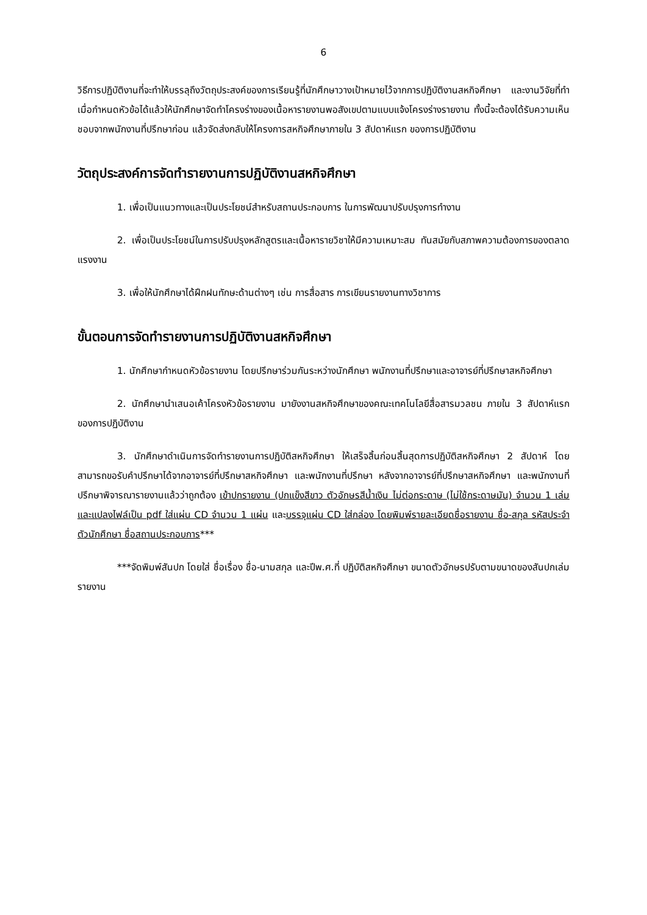6
วิธีการปฏิบัติงานที่จะทำให้บรรลุถึงวัตถุประสงค์ของการเรียนรู้ที่นักศึกษาวางเป้าหมายไว้จากการปฏิบัติงานสหกิจศึกษา และงานวิจัยที่ทำ เมื่อกำหนดหัวข้อได้แล้วให้นักศึกษาจัดทำโครงร่างของเนื้อหารายงานพอสังเขปตามแบบแจ้งโครงร่างรายงาน ทั้งนี้จะต้องได้รับความเห็นชอบจากพนักงานที่ปรึกษาก่อน แล้วจัดส่งกลับให้โครงการสหกิจศึกษาภายใน 3 สัปดาห์แรก ของการปฏิบัติงาน
วัตถุประสงค์การจัดทำรายงานการปฏิบัติงานสหกิจศึกษา
1. เพื่อเป็นแนวทางและเป็นประโยชน์สำหรับสถานประกอบการ ในการพัฒนาปรับปรุงการทำงาน
2. เพื่อเป็นประโยชน์ในการปรับปรุงหลักสูตรและเนื้อหารายวิชาให้มีความเหมาะสม ทันสมัยกับสภาพความต้องการของตลาดแรงงาน
3. เพื่อให้นักศึกษาได้ฝึกฝนทักษะด้านต่างๆ เช่น การสื่อสาร การเขียนรายงานทางวิชาการ
ขั้นตอนการจัดทำรายงานการปฏิบัติงานสหกิจศึกษา
1. นักศึกษากำหนดหัวข้อรายงาน โดยปรึกษาร่วมกันระหว่างนักศึกษา พนักงานที่ปรึกษาและอาจารย์ที่ปรึกษาสหกิจศึกษา
2. นักศึกษานำเสนอเค้าโครงหัวข้อรายงาน มายังงานสหกิจศึกษาของคณะเทคโนโลยีสื่อสารมวลชน ภายใน 3 สัปดาห์แรกของการปฏิบัติงาน
3. นักศึกษาดำเนินการจัดทำรายงานการปฏิบัติสหกิจศึกษา ให้เสร็จสิ้นก่อนสิ้นสุดการปฏิบัติสหกิจศึกษา 2 สัปดาห์ โดยสามารถขอรับคำปรึกษาได้จากอาจารย์ที่ปรึกษาสหกิจศึกษา และพนักงานที่ปรึกษา หลังจากอาจารย์ที่ปรึกษาสหกิจศึกษา และพนักงานที่ปรึกษาพิจารณารายงานแล้วว่าถูกต้อง เข้าปกรายงาน (ปกแข็งสีขาว ตัวอักษรสีน้ำเงิน ไม่ต่อกระดาษ (ไม่ใช้กระดาษมัน) จำนวน 1 เล่ม และแปลงไฟล์เป็น pdf ใส่แผ่น CD จำนวน 1 แผ่น และบรรจุแผ่น CD ใส่กล่อง โดยพิมพ์รายละเอียดชื่อรายงาน ชื่อ-สกุล รหัสประจำตัวนักศึกษา ชื่อสถานประกอบการ***
***จัดพิมพ์สันปก โดยใส่ ชื่อเรื่อง ชื่อ-นามสกุล และปีพ.ศ.ที่ ปฏิบัติสหกิจศึกษา ขนาดตัวอักษรปรับตามขนาดของสันปกเล่มรายงาน